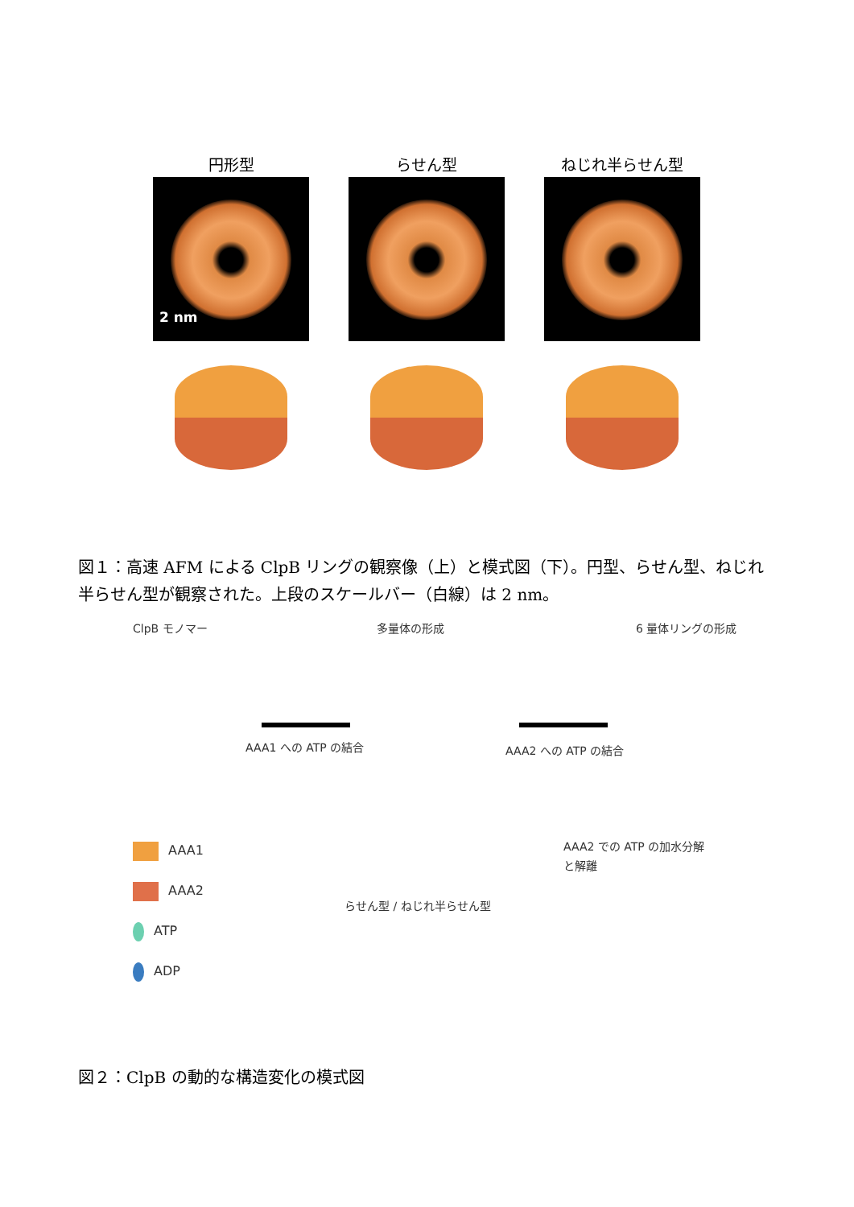円形型
2 nm
らせん型 ねじれ半らせん型
図１：高速 AFM による ClpB リングの観察像（上）と模式図（下）。円型、らせん型、ねじれ半らせん型が観察された。上段のスケールバー（白線）は 2 nm。
ClpB モノマー 多量体の形成 6 量体リングの形成
AAA1 への ATP の結合 AAA2 への ATP の結合
AAA2 での ATP の加水分解
と解離
らせん型 / ねじれ半らせん型
AAA1
AAA2
ATP
ADP
図２：ClpB の動的な構造変化の模式図